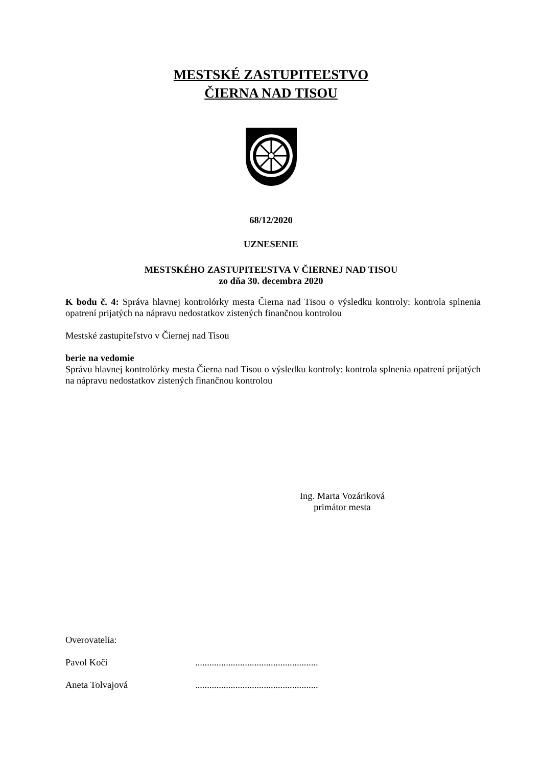MESTSKÉ ZASTUPITEĽSTVO
ČIERNA NAD TISOU
68/12/2020
UZNESENIE
MESTSKÉHO ZASTUPITEĽSTVA V ČIERNEJ NAD TISOU
zo dňa 30. decembra 2020
K bodu č. 4: Správa hlavnej kontrolórky mesta Čierna nad Tisou o výsledku kontroly: kontrola splnenia opatrení prijatých na nápravu nedostatkov zistených finančnou kontrolou
Mestské zastupiteľstvo v Čiernej nad Tisou
berie na vedomie
Správu hlavnej kontrolórky mesta Čierna nad Tisou o výsledku kontroly: kontrola splnenia opatrení prijatých na nápravu nedostatkov zistených finančnou kontrolou
Ing. Marta Vozáriková
primátor mesta
Overovatelia:
Pavol Koči....................................................
Aneta Tolvajová....................................................